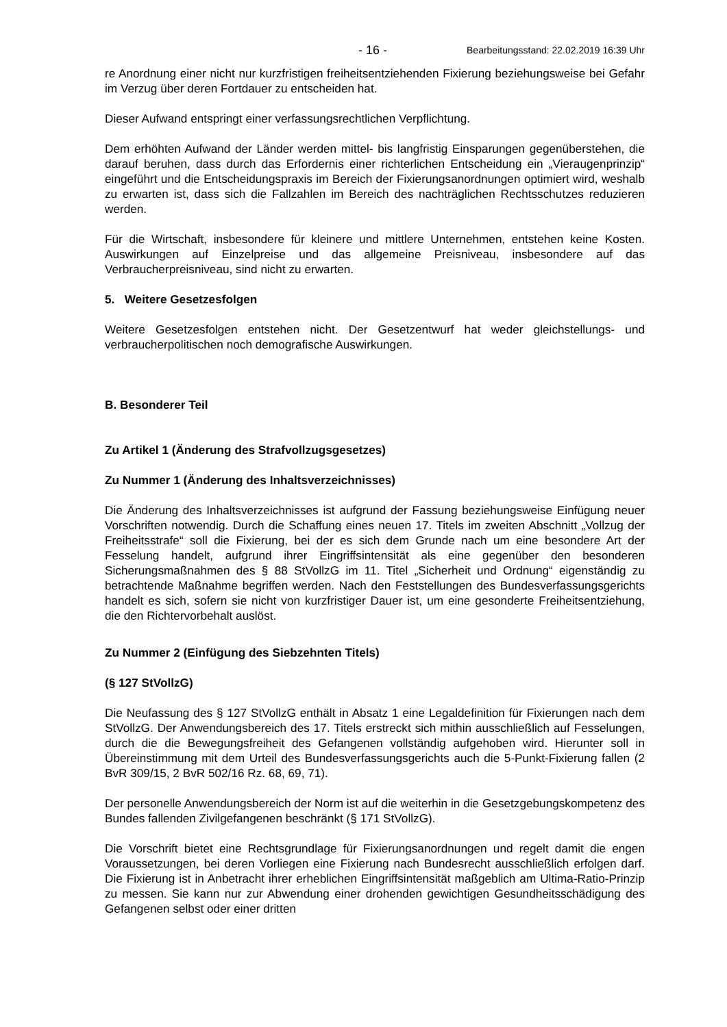- 16 - Bearbeitungsstand: 22.02.2019 16:39 Uhr
re Anordnung einer nicht nur kurzfristigen freiheitsentziehenden Fixierung beziehungsweise bei Gefahr im Verzug über deren Fortdauer zu entscheiden hat.
Dieser Aufwand entspringt einer verfassungsrechtlichen Verpflichtung.
Dem erhöhten Aufwand der Länder werden mittel- bis langfristig Einsparungen gegenüberstehen, die darauf beruhen, dass durch das Erfordernis einer richterlichen Entscheidung ein „Vieraugenprinzip“ eingeführt und die Entscheidungspraxis im Bereich der Fixierungsanordnungen optimiert wird, weshalb zu erwarten ist, dass sich die Fallzahlen im Bereich des nachträglichen Rechtsschutzes reduzieren werden.
Für die Wirtschaft, insbesondere für kleinere und mittlere Unternehmen, entstehen keine Kosten. Auswirkungen auf Einzelpreise und das allgemeine Preisniveau, insbesondere auf das Verbraucherpreisniveau, sind nicht zu erwarten.
5. Weitere Gesetzesfolgen
Weitere Gesetzesfolgen entstehen nicht. Der Gesetzentwurf hat weder gleichstellungs- und verbraucherpolitischen noch demografische Auswirkungen.
B. Besonderer Teil
Zu Artikel 1 (Änderung des Strafvollzugsgesetzes)
Zu Nummer 1 (Änderung des Inhaltsverzeichnisses)
Die Änderung des Inhaltsverzeichnisses ist aufgrund der Fassung beziehungsweise Einfügung neuer Vorschriften notwendig. Durch die Schaffung eines neuen 17. Titels im zweiten Abschnitt „Vollzug der Freiheitsstrafe“ soll die Fixierung, bei der es sich dem Grunde nach um eine besondere Art der Fesselung handelt, aufgrund ihrer Eingriffsintensität als eine gegenüber den besonderen Sicherungsmaßnahmen des § 88 StVollzG im 11. Titel „Sicherheit und Ordnung“ eigenständig zu betrachtende Maßnahme begriffen werden. Nach den Feststellungen des Bundesverfassungsgerichts handelt es sich, sofern sie nicht von kurzfristiger Dauer ist, um eine gesonderte Freiheitsentziehung, die den Richtervorbehalt auslöst.
Zu Nummer 2 (Einfügung des Siebzehnten Titels)
(§ 127 StVollzG)
Die Neufassung des § 127 StVollzG enthält in Absatz 1 eine Legaldefinition für Fixierungen nach dem StVollzG. Der Anwendungsbereich des 17. Titels erstreckt sich mithin ausschließlich auf Fesselungen, durch die die Bewegungsfreiheit des Gefangenen vollständig aufgehoben wird. Hierunter soll in Übereinstimmung mit dem Urteil des Bundesverfassungsgerichts auch die 5-Punkt-Fixierung fallen (2 BvR 309/15, 2 BvR 502/16 Rz. 68, 69, 71).
Der personelle Anwendungsbereich der Norm ist auf die weiterhin in die Gesetzgebungskompetenz des Bundes fallenden Zivilgefangenen beschränkt (§ 171 StVollzG).
Die Vorschrift bietet eine Rechtsgrundlage für Fixierungsanordnungen und regelt damit die engen Voraussetzungen, bei deren Vorliegen eine Fixierung nach Bundesrecht ausschließlich erfolgen darf. Die Fixierung ist in Anbetracht ihrer erheblichen Eingriffsintensität maßgeblich am Ultima-Ratio-Prinzip zu messen. Sie kann nur zur Abwendung einer drohenden gewichtigen Gesundheitsschädigung des Gefangenen selbst oder einer dritten